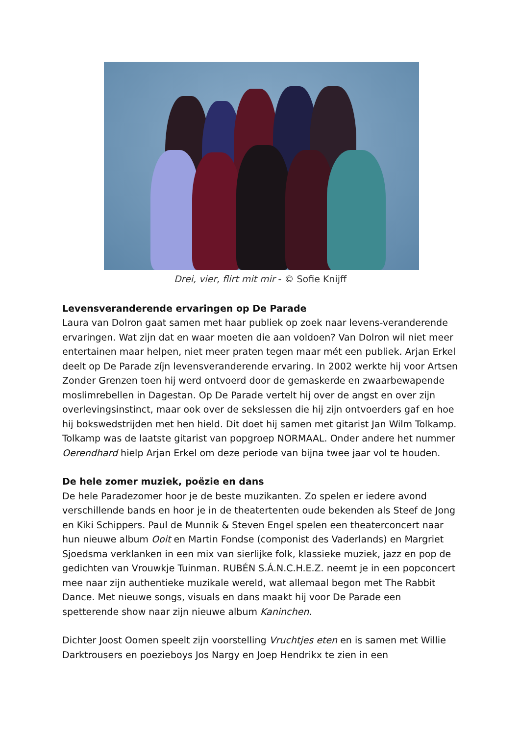Drei, vier, flirt mit mir - © Sofie Knijff
Levensveranderende ervaringen op De Parade
Laura van Dolron gaat samen met haar publiek op zoek naar levens-veranderende ervaringen. Wat zijn dat en waar moeten die aan voldoen? Van Dolron wil niet meer entertainen maar helpen, niet meer praten tegen maar mét een publiek. Arjan Erkel deelt op De Parade zíjn levensveranderende ervaring. In 2002 werkte hij voor Artsen Zonder Grenzen toen hij werd ontvoerd door de gemaskerde en zwaarbewapende moslimrebellen in Dagestan. Op De Parade vertelt hij over de angst en over zijn overlevingsinstinct, maar ook over de sekslessen die hij zijn ontvoerders gaf en hoe hij bokswedstrijden met hen hield. Dit doet hij samen met gitarist Jan Wilm Tolkamp. Tolkamp was de laatste gitarist van popgroep NORMAAL. Onder andere het nummer Oerendhard hielp Arjan Erkel om deze periode van bijna twee jaar vol te houden.
De hele zomer muziek, poëzie en dans
De hele Paradezomer hoor je de beste muzikanten. Zo spelen er iedere avond verschillende bands en hoor je in de theatertenten oude bekenden als Steef de Jong en Kiki Schippers. Paul de Munnik & Steven Engel spelen een theaterconcert naar hun nieuwe album Ooit en Martin Fondse (componist des Vaderlands) en Margriet Sjoedsma verklanken in een mix van sierlijke folk, klassieke muziek, jazz en pop de gedichten van Vrouwkje Tuinman. RUBÉN S.Á.N.C.H.E.Z. neemt je in een popconcert mee naar zijn authentieke muzikale wereld, wat allemaal begon met The Rabbit Dance. Met nieuwe songs, visuals en dans maakt hij voor De Parade een spetterende show naar zijn nieuwe album Kaninchen.
Dichter Joost Oomen speelt zijn voorstelling Vruchtjes eten en is samen met Willie Darktrousers en poezieboys Jos Nargy en Joep Hendrikx te zien in een